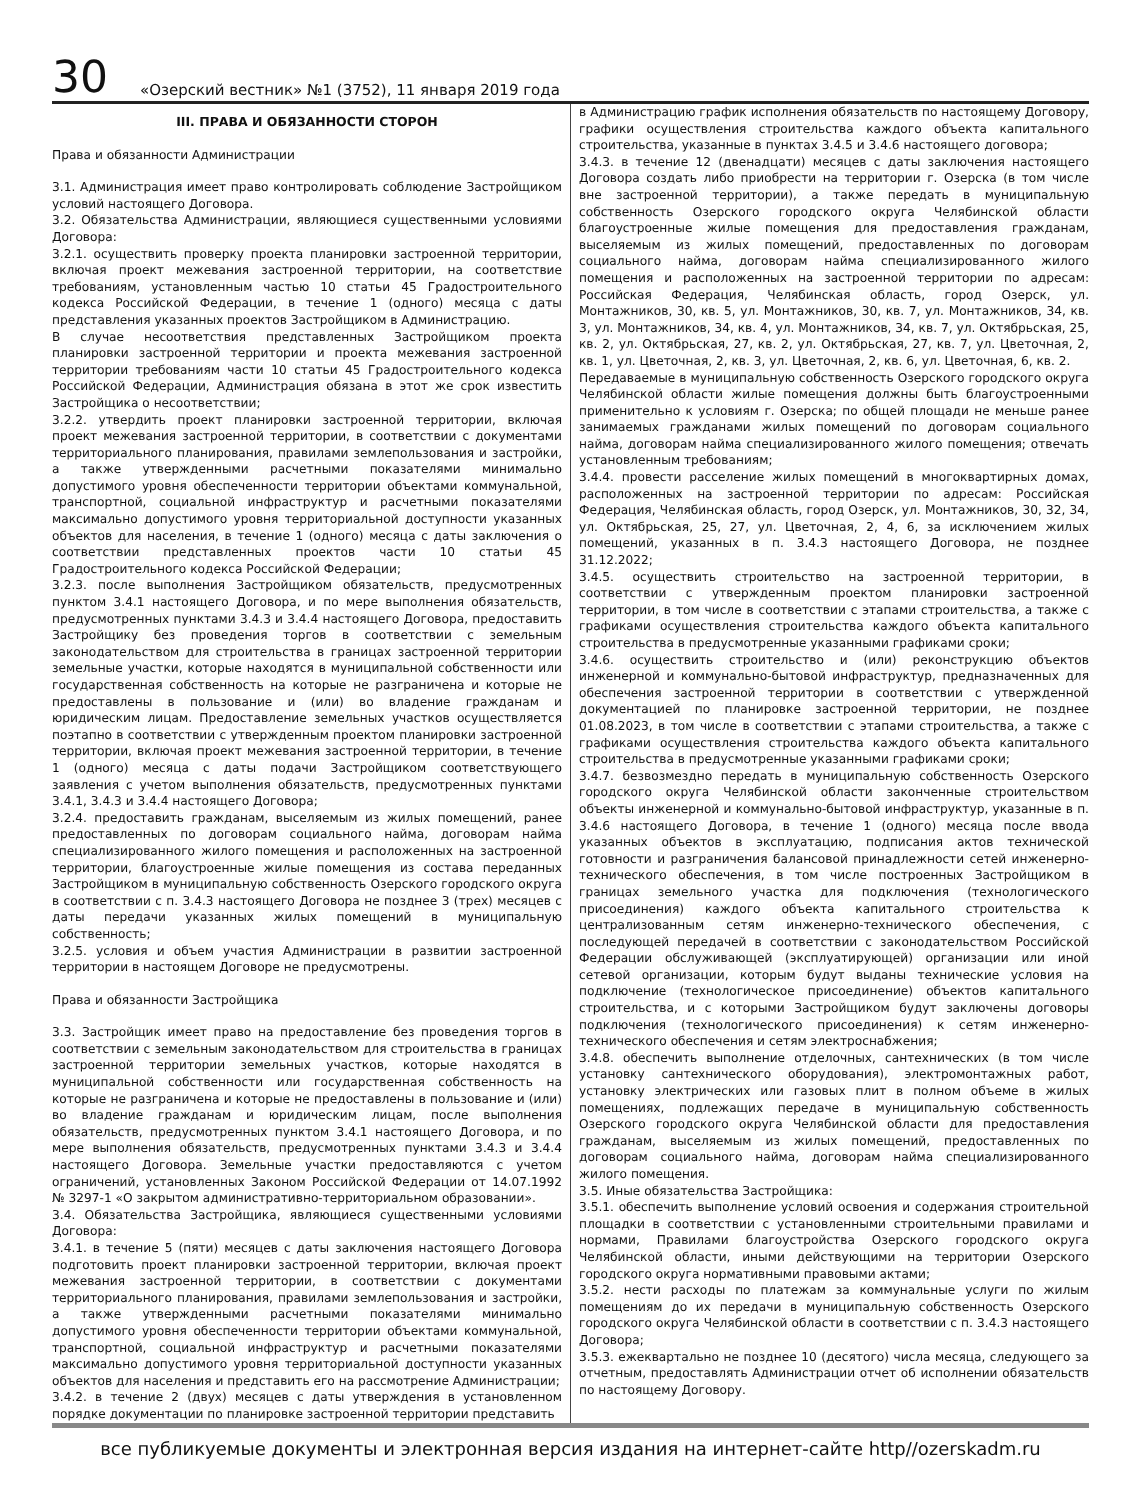30 «Озерский вестник» №1 (3752), 11 января 2019 года
III. ПРАВА И ОБЯЗАННОСТИ СТОРОН
Права и обязанности Администрации
3.1. Администрация имеет право контролировать соблюдение Застройщиком условий настоящего Договора.
3.2. Обязательства Администрации, являющиеся существенными условиями Договора:
3.2.1. осуществить проверку проекта планировки застроенной территории, включая проект межевания застроенной территории, на соответствие требованиям, установленным частью 10 статьи 45 Градостроительного кодекса Российской Федерации, в течение 1 (одного) месяца с даты представления указанных проектов Застройщиком в Администрацию.
В случае несоответствия представленных Застройщиком проекта планировки застроенной территории и проекта межевания застроенной территории требованиям части 10 статьи 45 Градостроительного кодекса Российской Федерации, Администрация обязана в этот же срок известить Застройщика о несоответствии;
3.2.2. утвердить проект планировки застроенной территории, включая проект межевания застроенной территории, в соответствии с документами территориального планирования, правилами землепользования и застройки, а также утвержденными расчетными показателями минимально допустимого уровня обеспеченности территории объектами коммунальной, транспортной, социальной инфраструктур и расчетными показателями максимально допустимого уровня территориальной доступности указанных объектов для населения, в течение 1 (одного) месяца с даты заключения о соответствии представленных проектов части 10 статьи 45 Градостроительного кодекса Российской Федерации;
3.2.3. после выполнения Застройщиком обязательств, предусмотренных пунктом 3.4.1 настоящего Договора, и по мере выполнения обязательств, предусмотренных пунктами 3.4.3 и 3.4.4 настоящего Договора, предоставить Застройщику без проведения торгов в соответствии с земельным законодательством для строительства в границах застроенной территории земельные участки, которые находятся в муниципальной собственности или государственная собственность на которые не разграничена и которые не предоставлены в пользование и (или) во владение гражданам и юридическим лицам. Предоставление земельных участков осуществляется поэтапно в соответствии с утвержденным проектом планировки застроенной территории, включая проект межевания застроенной территории, в течение 1 (одного) месяца с даты подачи Застройщиком соответствующего заявления с учетом выполнения обязательств, предусмотренных пунктами 3.4.1, 3.4.3 и 3.4.4 настоящего Договора;
3.2.4. предоставить гражданам, выселяемым из жилых помещений, ранее предоставленных по договорам социального найма, договорам найма специализированного жилого помещения и расположенных на застроенной территории, благоустроенные жилые помещения из состава переданных Застройщиком в муниципальную собственность Озерского городского округа в соответствии с п. 3.4.3 настоящего Договора не позднее 3 (трех) месяцев с даты передачи указанных жилых помещений в муниципальную собственность;
3.2.5. условия и объем участия Администрации в развитии застроенной территории в настоящем Договоре не предусмотрены.
Права и обязанности Застройщика
3.3. Застройщик имеет право на предоставление без проведения торгов в соответствии с земельным законодательством для строительства в границах застроенной территории земельных участков, которые находятся в муниципальной собственности или государственная собственность на которые не разграничена и которые не предоставлены в пользование и (или) во владение гражданам и юридическим лицам, после выполнения обязательств, предусмотренных пунктом 3.4.1 настоящего Договора, и по мере выполнения обязательств, предусмотренных пунктами 3.4.3 и 3.4.4 настоящего Договора. Земельные участки предоставляются с учетом ограничений, установленных Законом Российской Федерации от 14.07.1992 № 3297-1 «О закрытом административно-территориальном образовании».
3.4. Обязательства Застройщика, являющиеся существенными условиями Договора:
3.4.1. в течение 5 (пяти) месяцев с даты заключения настоящего Договора подготовить проект планировки застроенной территории, включая проект межевания застроенной территории, в соответствии с документами территориального планирования, правилами землепользования и застройки, а также утвержденными расчетными показателями минимально допустимого уровня обеспеченности территории объектами коммунальной, транспортной, социальной инфраструктур и расчетными показателями максимально допустимого уровня территориальной доступности указанных объектов для населения и представить его на рассмотрение Администрации;
3.4.2. в течение 2 (двух) месяцев с даты утверждения в установленном порядке документации по планировке застроенной территории представить
в Администрацию график исполнения обязательств по настоящему Договору, графики осуществления строительства каждого объекта капитального строительства, указанные в пунктах 3.4.5 и 3.4.6 настоящего договора;
3.4.3. в течение 12 (двенадцати) месяцев с даты заключения настоящего Договора создать либо приобрести на территории г. Озерска (в том числе вне застроенной территории), а также передать в муниципальную собственность Озерского городского округа Челябинской области благоустроенные жилые помещения для предоставления гражданам, выселяемым из жилых помещений, предоставленных по договорам социального найма, договорам найма специализированного жилого помещения и расположенных на застроенной территории по адресам: Российская Федерация, Челябинская область, город Озерск, ул. Монтажников, 30, кв. 5, ул. Монтажников, 30, кв. 7, ул. Монтажников, 34, кв. 3, ул. Монтажников, 34, кв. 4, ул. Монтажников, 34, кв. 7, ул. Октябрьская, 25, кв. 2, ул. Октябрьская, 27, кв. 2, ул. Октябрьская, 27, кв. 7, ул. Цветочная, 2, кв. 1, ул. Цветочная, 2, кв. 3, ул. Цветочная, 2, кв. 6, ул. Цветочная, 6, кв. 2.
Передаваемые в муниципальную собственность Озерского городского округа Челябинской области жилые помещения должны быть благоустроенными применительно к условиям г. Озерска; по общей площади не меньше ранее занимаемых гражданами жилых помещений по договорам социального найма, договорам найма специализированного жилого помещения; отвечать установленным требованиям;
3.4.4. провести расселение жилых помещений в многоквартирных домах, расположенных на застроенной территории по адресам: Российская Федерация, Челябинская область, город Озерск, ул. Монтажников, 30, 32, 34, ул. Октябрьская, 25, 27, ул. Цветочная, 2, 4, 6, за исключением жилых помещений, указанных в п. 3.4.3 настоящего Договора, не позднее 31.12.2022;
3.4.5. осуществить строительство на застроенной территории, в соответствии с утвержденным проектом планировки застроенной территории, в том числе в соответствии с этапами строительства, а также с графиками осуществления строительства каждого объекта капитального строительства в предусмотренные указанными графиками сроки;
3.4.6. осуществить строительство и (или) реконструкцию объектов инженерной и коммунально-бытовой инфраструктур, предназначенных для обеспечения застроенной территории в соответствии с утвержденной документацией по планировке застроенной территории, не позднее 01.08.2023, в том числе в соответствии с этапами строительства, а также с графиками осуществления строительства каждого объекта капитального строительства в предусмотренные указанными графиками сроки;
3.4.7. безвозмездно передать в муниципальную собственность Озерского городского округа Челябинской области законченные строительством объекты инженерной и коммунально-бытовой инфраструктур, указанные в п. 3.4.6 настоящего Договора, в течение 1 (одного) месяца после ввода указанных объектов в эксплуатацию, подписания актов технической готовности и разграничения балансовой принадлежности сетей инженерно-технического обеспечения, в том числе построенных Застройщиком в границах земельного участка для подключения (технологического присоединения) каждого объекта капитального строительства к централизованным сетям инженерно-технического обеспечения, с последующей передачей в соответствии с законодательством Российской Федерации обслуживающей (эксплуатирующей) организации или иной сетевой организации, которым будут выданы технические условия на подключение (технологическое присоединение) объектов капитального строительства, и с которыми Застройщиком будут заключены договоры подключения (технологического присоединения) к сетям инженерно-технического обеспечения и сетям электроснабжения;
3.4.8. обеспечить выполнение отделочных, сантехнических (в том числе установку сантехнического оборудования), электромонтажных работ, установку электрических или газовых плит в полном объеме в жилых помещениях, подлежащих передаче в муниципальную собственность Озерского городского округа Челябинской области для предоставления гражданам, выселяемым из жилых помещений, предоставленных по договорам социального найма, договорам найма специализированного жилого помещения.
3.5. Иные обязательства Застройщика:
3.5.1. обеспечить выполнение условий освоения и содержания строительной площадки в соответствии с установленными строительными правилами и нормами, Правилами благоустройства Озерского городского округа Челябинской области, иными действующими на территории Озерского городского округа нормативными правовыми актами;
3.5.2. нести расходы по платежам за коммунальные услуги по жилым помещениям до их передачи в муниципальную собственность Озерского городского округа Челябинской области в соответствии с п. 3.4.3 настоящего Договора;
3.5.3. ежеквартально не позднее 10 (десятого) числа месяца, следующего за отчетным, предоставлять Администрации отчет об исполнении обязательств по настоящему Договору.
все публикуемые документы и электронная версия издания на интернет-сайте http//ozerskadm.ru